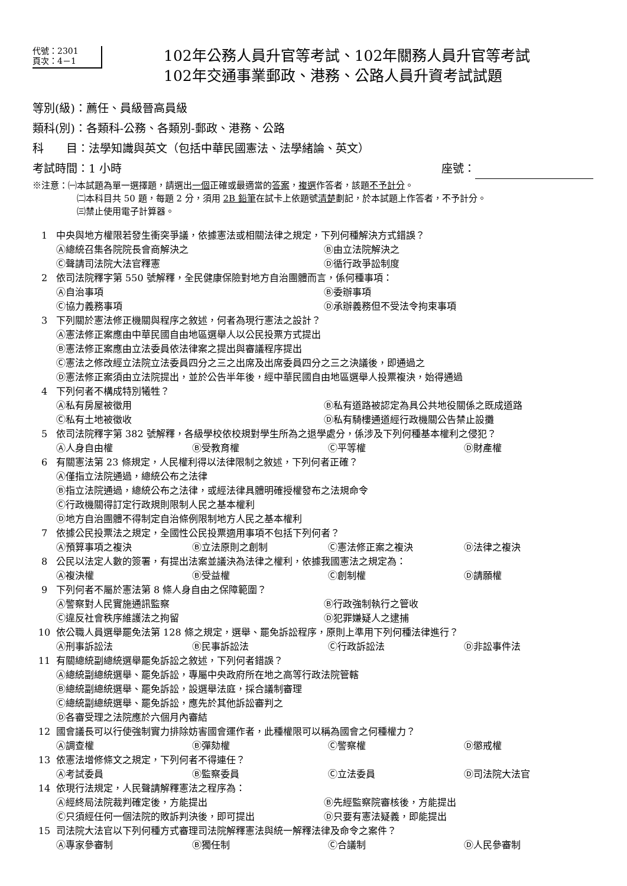代號：2301
頁次：4－1
102年公務人員升官等考試、102年關務人員升官等考試
102年交通事業郵政、港務、公路人員升資考試試題
等別(級)：薦任、員級晉高員級
類科(別)：各類科-公務、各類別-郵政、港務、公路
科　　目：法學知識與英文（包括中華民國憲法、法學緒論、英文）
考試時間：1 小時 座號：
※注意：㈠本試題為單一選擇題，請選出一個正確或最適當的答案，複選作答者，該題不予計分。
㈡本科目共 50 題，每題 2 分，須用 2B 鉛筆在試卡上依題號清楚劃記，於本試題上作答者，不予計分。
㈢禁止使用電子計算器。
1 中央與地方權限若發生衝突爭議，依據憲法或相關法律之規定，下列何種解決方式錯誤？
Ⓐ總統召集各院院長會商解決之 Ⓑ由立法院解決之
Ⓒ聲請司法院大法官釋憲 Ⓓ循行政爭訟制度
2 依司法院釋字第 550 號解釋，全民健康保險對地方自治團體而言，係何種事項：
Ⓐ自治事項 Ⓑ委辦事項
Ⓒ協力義務事項 Ⓓ承辦義務但不受法令拘束事項
3 下列關於憲法修正機關與程序之敘述，何者為現行憲法之設計？
Ⓐ憲法修正案應由中華民國自由地區選舉人以公民投票方式提出
Ⓑ憲法修正案應由立法委員依法律案之提出與審議程序提出
Ⓒ憲法之修改經立法院立法委員四分之三之出席及出席委員四分之三之決議後，即通過之
Ⓓ憲法修正案須由立法院提出，並於公告半年後，經中華民國自由地區選舉人投票複決，始得通過
4 下列何者不構成特別犧牲？
Ⓐ私有房屋被徵用 Ⓑ私有道路被認定為具公共地役關係之既成道路
Ⓒ私有土地被徵收 Ⓓ私有騎樓通道經行政機關公告禁止設攤
5 依司法院釋字第 382 號解釋，各級學校依校規對學生所為之退學處分，係涉及下列何種基本權利之侵犯？
Ⓐ人身自由權 Ⓑ受教育權 Ⓒ平等權 Ⓓ財產權
6 有關憲法第 23 條規定，人民權利得以法律限制之敘述，下列何者正確？
Ⓐ僅指立法院通過，總統公布之法律
Ⓑ指立法院通過，總統公布之法律，或經法律具體明確授權發布之法規命令
Ⓒ行政機關得訂定行政規則限制人民之基本權利
Ⓓ地方自治團體不得制定自治條例限制地方人民之基本權利
7 依據公民投票法之規定，全國性公民投票適用事項不包括下列何者？
Ⓐ預算事項之複決 Ⓑ立法原則之創制 Ⓒ憲法修正案之複決 Ⓓ法律之複決
8 公民以法定人數的簽署，有提出法案並議決為法律之權利，依據我國憲法之規定為：
Ⓐ複決權 Ⓑ受益權 Ⓒ創制權 Ⓓ請願權
9 下列何者不屬於憲法第 8 條人身自由之保障範圍？
Ⓐ警察對人民實施通訊監察 Ⓑ行政強制執行之管收
Ⓒ違反社會秩序維護法之拘留 Ⓓ犯罪嫌疑人之逮捕
10 依公職人員選舉罷免法第 128 條之規定，選舉、罷免訴訟程序，原則上準用下列何種法律進行？
Ⓐ刑事訴訟法 Ⓑ民事訴訟法 Ⓒ行政訴訟法 Ⓓ非訟事件法
11 有關總統副總統選舉罷免訴訟之敘述，下列何者錯誤？
Ⓐ總統副總統選舉、罷免訴訟，專屬中央政府所在地之高等行政法院管轄
Ⓑ總統副總統選舉、罷免訴訟，設選舉法庭，採合議制審理
Ⓒ總統副總統選舉、罷免訴訟，應先於其他訴訟審判之
Ⓓ各審受理之法院應於六個月內審結
12 國會議長可以行使強制實力排除妨害國會運作者，此種權限可以稱為國會之何種權力？
Ⓐ調查權 Ⓑ彈劾權 Ⓒ警察權 Ⓓ懲戒權
13 依憲法增修條文之規定，下列何者不得連任？
Ⓐ考試委員 Ⓑ監察委員 Ⓒ立法委員 Ⓓ司法院大法官
14 依現行法規定，人民聲請解釋憲法之程序為：
Ⓐ經終局法院裁判確定後，方能提出 Ⓑ先經監察院審核後，方能提出
Ⓒ只須經任何一個法院的敗訴判決後，即可提出 Ⓓ只要有憲法疑義，即能提出
15 司法院大法官以下列何種方式審理司法院解釋憲法與統一解釋法律及命令之案件？
Ⓐ專家參審制 Ⓑ獨任制 Ⓒ合議制 Ⓓ人民參審制